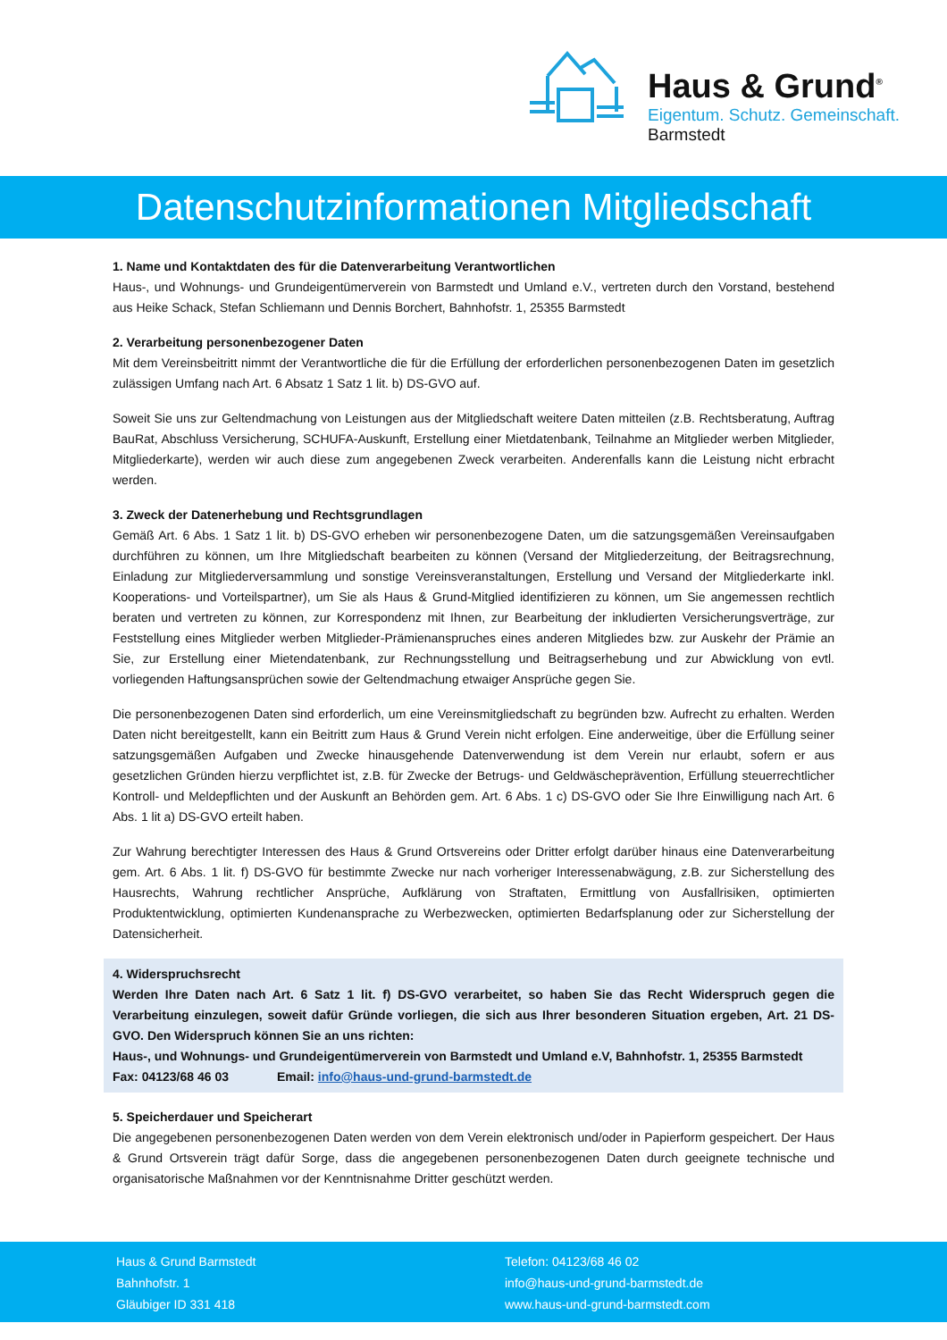Haus & Grund<sup>®</sup>
Eigentum. Schutz. Gemeinschaft.
Barmstedt
Datenschutzinformationen Mitgliedschaft
1. Name und Kontaktdaten des für die Datenverarbeitung Verantwortlichen
Haus-, und Wohnungs- und Grundeigentümerverein von Barmstedt und Umland e.V., vertreten durch den Vorstand, bestehend aus Heike Schack, Stefan Schliemann und Dennis Borchert, Bahnhofstr. 1, 25355 Barmstedt
2. Verarbeitung personenbezogener Daten
Mit dem Vereinsbeitritt nimmt der Verantwortliche die für die Erfüllung der erforderlichen personenbezogenen Daten im gesetzlich zulässigen Umfang nach Art. 6 Absatz 1 Satz 1 lit. b) DS-GVO auf.
Soweit Sie uns zur Geltendmachung von Leistungen aus der Mitgliedschaft weitere Daten mitteilen (z.B. Rechtsberatung, Auftrag BauRat, Abschluss Versicherung, SCHUFA-Auskunft, Erstellung einer Mietdatenbank, Teilnahme an Mitglieder werben Mitglieder, Mitgliederkarte), werden wir auch diese zum angegebenen Zweck verarbeiten. Anderenfalls kann die Leistung nicht erbracht werden.
3. Zweck der Datenerhebung und Rechtsgrundlagen
Gemäß Art. 6 Abs. 1 Satz 1 lit. b) DS-GVO erheben wir personenbezogene Daten, um die satzungsgemäßen Vereinsaufgaben durchführen zu können, um Ihre Mitgliedschaft bearbeiten zu können (Versand der Mitgliederzeitung, der Beitragsrechnung, Einladung zur Mitgliederversammlung und sonstige Vereinsveranstaltungen, Erstellung und Versand der Mitgliederkarte inkl. Kooperations- und Vorteilspartner), um Sie als Haus & Grund-Mitglied identifizieren zu können, um Sie angemessen rechtlich beraten und vertreten zu können, zur Korrespondenz mit Ihnen, zur Bearbeitung der inkludierten Versicherungsverträge, zur Feststellung eines Mitglieder werben Mitglieder-Prämienanspruches eines anderen Mitgliedes bzw. zur Auskehr der Prämie an Sie, zur Erstellung einer Mietendatenbank, zur Rechnungsstellung und Beitragserhebung und zur Abwicklung von evtl. vorliegenden Haftungsansprüchen sowie der Geltendmachung etwaiger Ansprüche gegen Sie.
Die personenbezogenen Daten sind erforderlich, um eine Vereinsmitgliedschaft zu begründen bzw. Aufrecht zu erhalten. Werden Daten nicht bereitgestellt, kann ein Beitritt zum Haus & Grund Verein nicht erfolgen. Eine anderweitige, über die Erfüllung seiner satzungsgemäßen Aufgaben und Zwecke hinausgehende Datenverwendung ist dem Verein nur erlaubt, sofern er aus gesetzlichen Gründen hierzu verpflichtet ist, z.B. für Zwecke der Betrugs- und Geldwäscheprävention, Erfüllung steuerrechtlicher Kontroll- und Meldepflichten und der Auskunft an Behörden gem. Art. 6 Abs. 1 c) DS-GVO oder Sie Ihre Einwilligung nach Art. 6 Abs. 1 lit a) DS-GVO erteilt haben.
Zur Wahrung berechtigter Interessen des Haus & Grund Ortsvereins oder Dritter erfolgt darüber hinaus eine Datenverarbeitung gem. Art. 6 Abs. 1 lit. f) DS-GVO für bestimmte Zwecke nur nach vorheriger Interessenabwägung, z.B. zur Sicherstellung des Hausrechts, Wahrung rechtlicher Ansprüche, Aufklärung von Straftaten, Ermittlung von Ausfallrisiken, optimierten Produktentwicklung, optimierten Kundenansprache zu Werbezwecken, optimierten Bedarfsplanung oder zur Sicherstellung der Datensicherheit.
4. Widerspruchsrecht
Werden Ihre Daten nach Art. 6 Satz 1 lit. f) DS-GVO verarbeitet, so haben Sie das Recht Widerspruch gegen die Verarbeitung einzulegen, soweit dafür Gründe vorliegen, die sich aus Ihrer besonderen Situation ergeben, Art. 21 DS-GVO. Den Widerspruch können Sie an uns richten:
Haus-, und Wohnungs- und Grundeigentümerverein von Barmstedt und Umland e.V, Bahnhofstr. 1, 25355 Barmstedt
Fax: 04123/68 46 03 Email: info@haus-und-grund-barmstedt.de
5. Speicherdauer und Speicherart
Die angegebenen personenbezogenen Daten werden von dem Verein elektronisch und/oder in Papierform gespeichert. Der Haus & Grund Ortsverein trägt dafür Sorge, dass die angegebenen personenbezogenen Daten durch geeignete technische und organisatorische Maßnahmen vor der Kenntnisnahme Dritter geschützt werden.
Haus & Grund Barmstedt
Bahnhofstr. 1
Gläubiger ID 331 418
Telefon: 04123/68 46 02
info@haus-und-grund-barmstedt.de
www.haus-und-grund-barmstedt.com